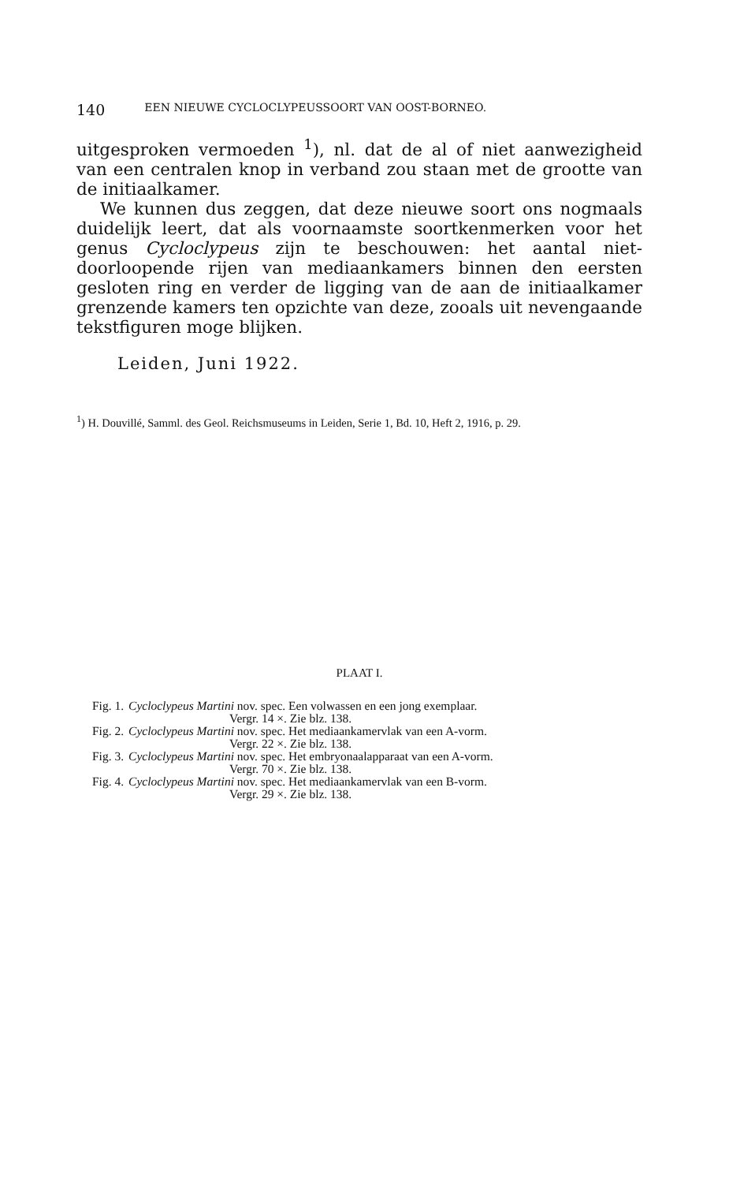140 EEN NIEUWE CYCLOCLYPEUSSOORT VAN OOST-BORNEO.
uitgesproken vermoeden <sup>1</sup>), nl. dat de al of niet aanwezigheid van een centralen knop in verband zou staan met de grootte van de initiaalkamer.
We kunnen dus zeggen, dat deze nieuwe soort ons nogmaals duidelijk leert, dat als voornaamste soortkenmerken voor het genus Cycloclypeus zijn te beschouwen: het aantal niet-doorloopende rijen van mediaankamers binnen den eersten gesloten ring en verder de ligging van de aan de initiaalkamer grenzende kamers ten opzichte van deze, zooals uit nevengaande tekstfiguren moge blijken.
Leiden, Juni 1922.
<sup>1</sup>) H. Douvillé, Samml. des Geol. Reichsmuseums in Leiden, Serie 1, Bd. 10, Heft 2, 1916, p. 29.
PLAAT I.
| Fig. 1. | Cycloclypeus Martini nov. spec. Een volwassen en een jong exemplaar. Vergr. 14 ×. Zie blz. 138. |
| Fig. 2. | Cycloclypeus Martini nov. spec. Het mediaankamervlak van een A-vorm. Vergr. 22 ×. Zie blz. 138. |
| Fig. 3. | Cycloclypeus Martini nov. spec. Het embryonaalapparaat van een A-vorm. Vergr. 70 ×. Zie blz. 138. |
| Fig. 4. | Cycloclypeus Martini nov. spec. Het mediaankamervlak van een B-vorm. Vergr. 29 ×. Zie blz. 138. |